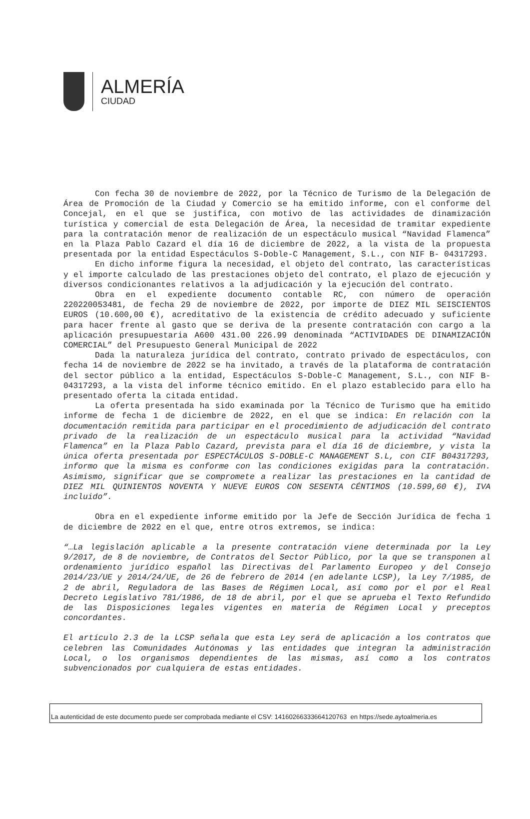ALMERÍA
CIUDAD
Con fecha 30 de noviembre de 2022, por la Técnico de Turismo de la Delegación de Área de Promoción de la Ciudad y Comercio se ha emitido informe, con el conforme del Concejal, en el que se justifica, con motivo de las actividades de dinamización turística y comercial de esta Delegación de Área, la necesidad de tramitar expediente para la contratación menor de realización de un espectáculo musical “Navidad Flamenca” en la Plaza Pablo Cazard el día 16 de diciembre de 2022, a la vista de la propuesta presentada por la entidad Espectáculos S-Doble-C Management, S.L., con NIF B- 04317293.
En dicho informe figura la necesidad, el objeto del contrato, las características y el importe calculado de las prestaciones objeto del contrato, el plazo de ejecución y diversos condicionantes relativos a la adjudicación y la ejecución del contrato.
Obra en el expediente documento contable RC, con número de operación 220220053481, de fecha 29 de noviembre de 2022, por importe de DIEZ MIL SEISCIENTOS EUROS (10.600,00 €), acreditativo de la existencia de crédito adecuado y suficiente para hacer frente al gasto que se deriva de la presente contratación con cargo a la aplicación presupuestaria A600 431.00 226.99 denominada “ACTIVIDADES DE DINAMIZACIÓN COMERCIAL” del Presupuesto General Municipal de 2022
Dada la naturaleza jurídica del contrato, contrato privado de espectáculos, con fecha 14 de noviembre de 2022 se ha invitado, a través de la plataforma de contratación del sector público a la entidad, Espectáculos S-Doble-C Management, S.L., con NIF B- 04317293, a la vista del informe técnico emitido. En el plazo establecido para ello ha presentado oferta la citada entidad.
La oferta presentada ha sido examinada por la Técnico de Turismo que ha emitido informe de fecha 1 de diciembre de 2022, en el que se indica: En relación con la documentación remitida para participar en el procedimiento de adjudicación del contrato privado de la realización de un espectáculo musical para la actividad “Navidad Flamenca” en la Plaza Pablo Cazard, prevista para el día 16 de diciembre, y vista la única oferta presentada por ESPECTÁCULOS S-DOBLE-C MANAGEMENT S.L, con CIF B04317293, informo que la misma es conforme con las condiciones exigidas para la contratación. Asimismo, significar que se compromete a realizar las prestaciones en la cantidad de DIEZ MIL QUINIENTOS NOVENTA Y NUEVE EUROS CON SESENTA CÉNTIMOS (10.599,60 €), IVA incluido”.
Obra en el expediente informe emitido por la Jefe de Sección Jurídica de fecha 1 de diciembre de 2022 en el que, entre otros extremos, se indica:
“…La legislación aplicable a la presente contratación viene determinada por la Ley 9/2017, de 8 de noviembre, de Contratos del Sector Público, por la que se transponen al ordenamiento jurídico español las Directivas del Parlamento Europeo y del Consejo 2014/23/UE y 2014/24/UE, de 26 de febrero de 2014 (en adelante LCSP), la Ley 7/1985, de 2 de abril, Reguladora de las Bases de Régimen Local, así como por el por el Real Decreto Legislativo 781/1986, de 18 de abril, por el que se aprueba el Texto Refundido de las Disposiciones legales vigentes en materia de Régimen Local y preceptos concordantes.
El artículo 2.3 de la LCSP señala que esta Ley será de aplicación a los contratos que celebren las Comunidades Autónomas y las entidades que integran la administración Local, o los organismos dependientes de las mismas, así como a los contratos subvencionados por cualquiera de estas entidades.
La autenticidad de este documento puede ser comprobada mediante el CSV: 14160266333664120763 en https://sede.aytoalmeria.es